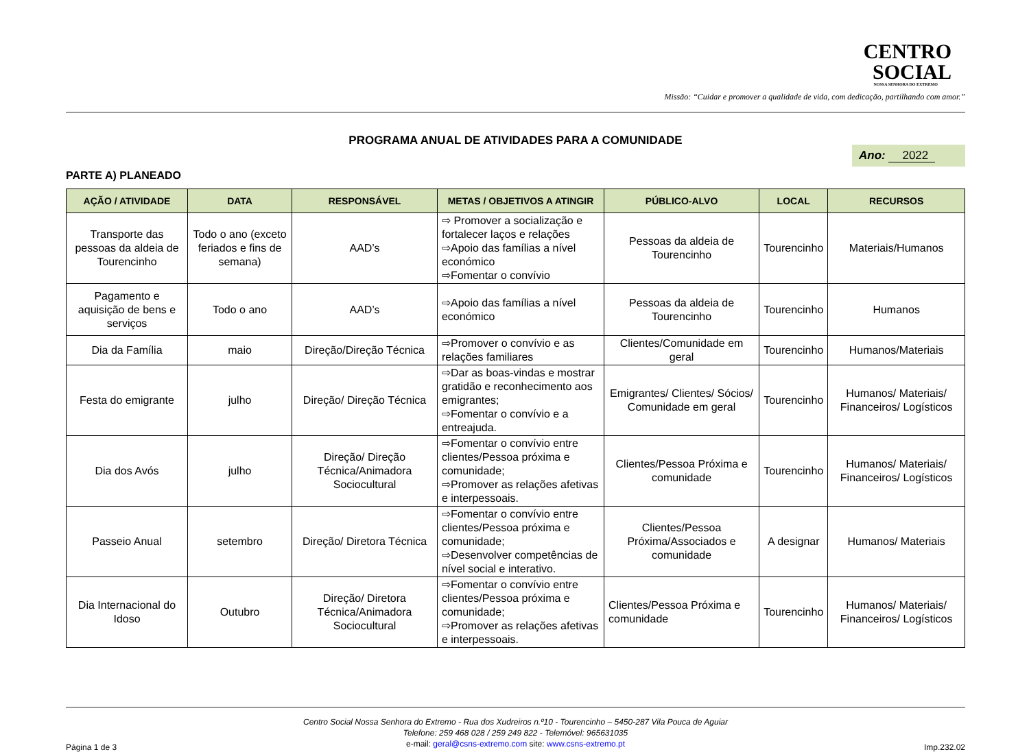CENTRO
SOCIAL
NOSSA SENHORA DO EXTREMO
Missão: “Cuidar e promover a qualidade de vida, com dedicação, partilhando com amor.”
PROGRAMA ANUAL DE ATIVIDADES PARA A COMUNIDADE
Ano: 2022
PARTE A) PLANEADO
| AÇÃO / ATIVIDADE | DATA | RESPONSÁVEL | METAS / OBJETIVOS A ATINGIR | PÚBLICO-ALVO | LOCAL | RECURSOS |
| --- | --- | --- | --- | --- | --- | --- |
| Transporte das pessoas da aldeia de Tourencinho | Todo o ano (exceto feriados e fins de semana) | AAD’s | ⇨ Promover a socialização e fortalecer laços e relações ⇨Apoio das famílias a nível económico ⇨Fomentar o convívio | Pessoas da aldeia de Tourencinho | Tourencinho | Materiais/Humanos |
| Pagamento e aquisição de bens e serviços | Todo o ano | AAD’s | ⇨Apoio das famílias a nível económico | Pessoas da aldeia de Tourencinho | Tourencinho | Humanos |
| Dia da Família | maio | Direção/Direção Técnica | ⇨Promover o convívio e as relações familiares | Clientes/Comunidade em geral | Tourencinho | Humanos/Materiais |
| Festa do emigrante | julho | Direção/ Direção Técnica | ⇨Dar as boas-vindas e mostrar gratidão e reconhecimento aos emigrantes; ⇨Fomentar o convívio e a entreajuda. | Emigrantes/ Clientes/ Sócios/ Comunidade em geral | Tourencinho | Humanos/ Materiais/ Financeiros/ Logísticos |
| Dia dos Avós | julho | Direção/ Direção Técnica/Animadora Sociocultural | ⇨Fomentar o convívio entre clientes/Pessoa próxima e comunidade; ⇨Promover as relações afetivas e interpessoais. | Clientes/Pessoa Próxima e comunidade | Tourencinho | Humanos/ Materiais/ Financeiros/ Logísticos |
| Passeio Anual | setembro | Direção/ Diretora Técnica | ⇨Fomentar o convívio entre clientes/Pessoa próxima e comunidade; ⇨Desenvolver competências de nível social e interativo. | Clientes/Pessoa Próxima/Associados e comunidade | A designar | Humanos/ Materiais |
| Dia Internacional do Idoso | Outubro | Direção/ Diretora Técnica/Animadora Sociocultural | ⇨Fomentar o convívio entre clientes/Pessoa próxima e comunidade; ⇨Promover as relações afetivas e interpessoais. | Clientes/Pessoa Próxima e comunidade | Tourencinho | Humanos/ Materiais/ Financeiros/ Logísticos |
Centro Social Nossa Senhora do Extremo - Rua dos Xudreiros n.º10 - Tourencinho – 5450-287 Vila Pouca de Aguiar
Telefone: 259 468 028 / 259 249 822 - Telemóvel: 965631035
e-mail: geral@csns-extremo.com site: www.csns-extremo.pt
Página 1 de 3 Imp.232.02